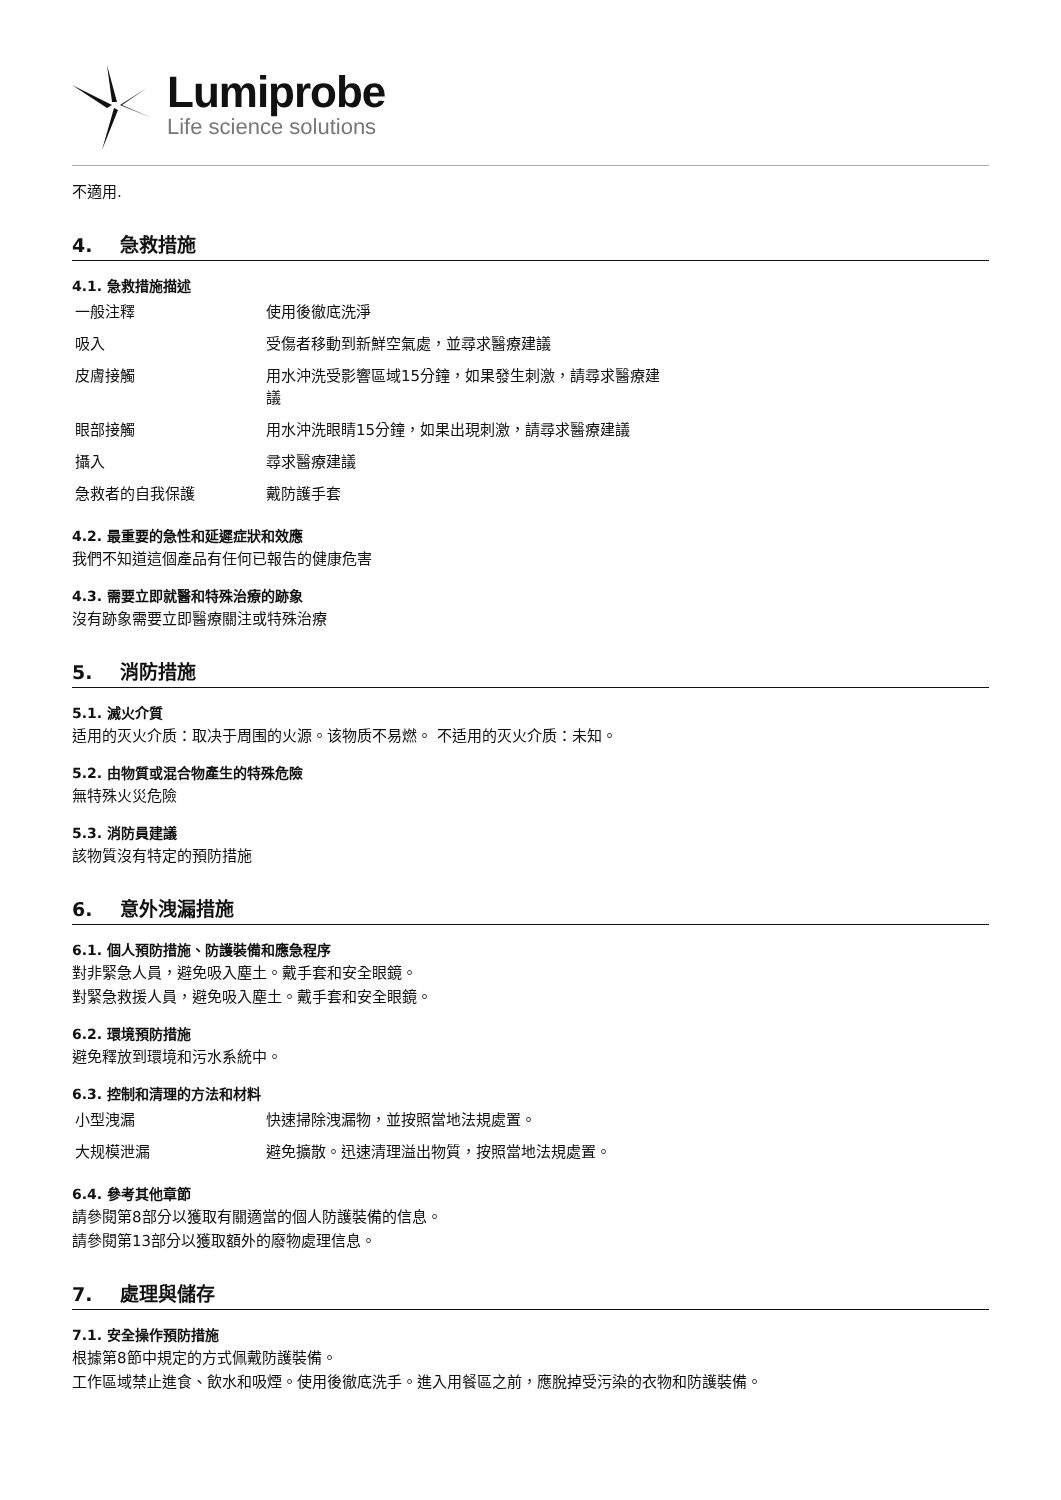Lumiprobe
Life science solutions
不適用.
4. 急救措施
4.1. 急救措施描述
| 一般注釋 | 使用後徹底洗淨 |
| 吸入 | 受傷者移動到新鮮空氣處，並尋求醫療建議 |
| 皮膚接觸 | 用水沖洗受影響區域15分鐘，如果發生刺激，請尋求醫療建議 |
| 眼部接觸 | 用水沖洗眼睛15分鐘，如果出現刺激，請尋求醫療建議 |
| 攝入 | 尋求醫療建議 |
| 急救者的自我保護 | 戴防護手套 |
4.2. 最重要的急性和延遲症狀和效應
我們不知道這個產品有任何已報告的健康危害
4.3. 需要立即就醫和特殊治療的跡象
沒有跡象需要立即醫療關注或特殊治療
5. 消防措施
5.1. 滅火介質
适用的灭火介质：取决于周围的火源。该物质不易燃。 不适用的灭火介质：未知。
5.2. 由物質或混合物產生的特殊危險
無特殊火災危險
5.3. 消防員建議
該物質沒有特定的預防措施
6. 意外洩漏措施
6.1. 個人預防措施、防護裝備和應急程序
對非緊急人員，避免吸入塵土。戴手套和安全眼鏡。
對緊急救援人員，避免吸入塵土。戴手套和安全眼鏡。
6.2. 環境預防措施
避免釋放到環境和污水系統中。
6.3. 控制和清理的方法和材料
| 小型洩漏 | 快速掃除洩漏物，並按照當地法規處置。 |
| 大规模泄漏 | 避免擴散。迅速清理溢出物質，按照當地法規處置。 |
6.4. 參考其他章節
請參閱第8部分以獲取有關適當的個人防護裝備的信息。
請參閱第13部分以獲取額外的廢物處理信息。
7. 處理與儲存
7.1. 安全操作預防措施
根據第8節中規定的方式佩戴防護裝備。
工作區域禁止進食、飲水和吸煙。使用後徹底洗手。進入用餐區之前，應脫掉受污染的衣物和防護裝備。